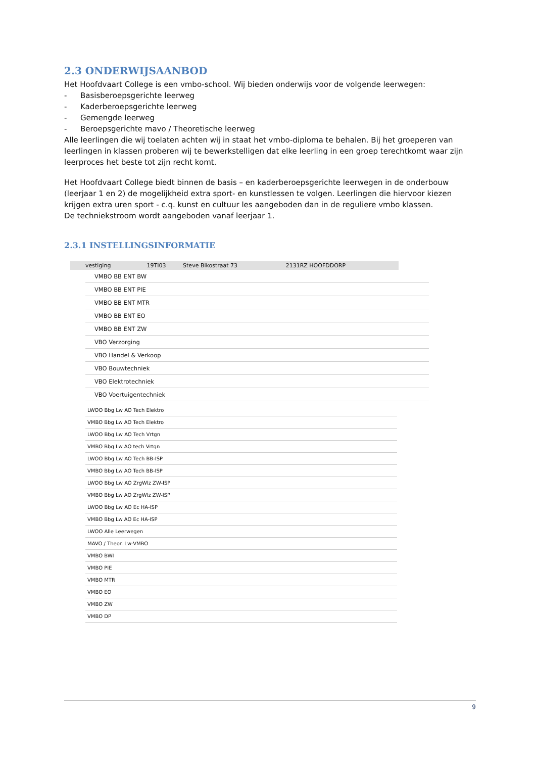2.3 ONDERWIJSAANBOD
Het Hoofdvaart College is een vmbo-school. Wij bieden onderwijs voor de volgende leerwegen:
- Basisberoepsgerichte leerweg
- Kaderberoepsgerichte leerweg
- Gemengde leerweg
- Beroepsgerichte mavo / Theoretische leerweg
Alle leerlingen die wij toelaten achten wij in staat het vmbo-diploma te behalen. Bij het groeperen van leerlingen in klassen proberen wij te bewerkstelligen dat elke leerling in een groep terechtkomt waar zijn leerproces het beste tot zijn recht komt.
Het Hoofdvaart College biedt binnen de basis – en kaderberoepsgerichte leerwegen in de onderbouw (leerjaar 1 en 2) de mogelijkheid extra sport- en kunstlessen te volgen. Leerlingen die hiervoor kiezen krijgen extra uren sport - c.q. kunst en cultuur les aangeboden dan in de reguliere vmbo klassen.
De techniekstroom wordt aangeboden vanaf leerjaar 1.
2.3.1 INSTELLINGSINFORMATIE
| vestiging | 19TI03 | Steve Bikostraat 73 | 2131RZ HOOFDDORP |
| VMBO BB ENT BW |
| VMBO BB ENT PIE |
| VMBO BB ENT MTR |
| VMBO BB ENT EO |
| VMBO BB ENT ZW |
| VBO Verzorging |
| VBO Handel & Verkoop |
| VBO Bouwtechniek |
| VBO Elektrotechniek |
| VBO Voertuigentechniek |
| LWOO Bbg Lw AO Tech Elektro |
| VMBO Bbg Lw AO Tech Elektro |
| LWOO Bbg Lw AO Tech Vrtgn |
| VMBO Bbg Lw AO tech Vrtgn |
| LWOO Bbg Lw AO Tech BB-ISP |
| VMBO Bbg Lw AO Tech BB-ISP |
| LWOO Bbg Lw AO ZrgWlz ZW-ISP |
| VMBO Bbg Lw AO ZrgWlz ZW-ISP |
| LWOO Bbg Lw AO Ec HA-ISP |
| VMBO Bbg Lw AO Ec HA-ISP |
| LWOO Alle Leerwegen |
| MAVO / Theor. Lw-VMBO |
| VMBO BWI |
| VMBO PIE |
| VMBO MTR |
| VMBO EO |
| VMBO ZW |
| VMBO DP |
9